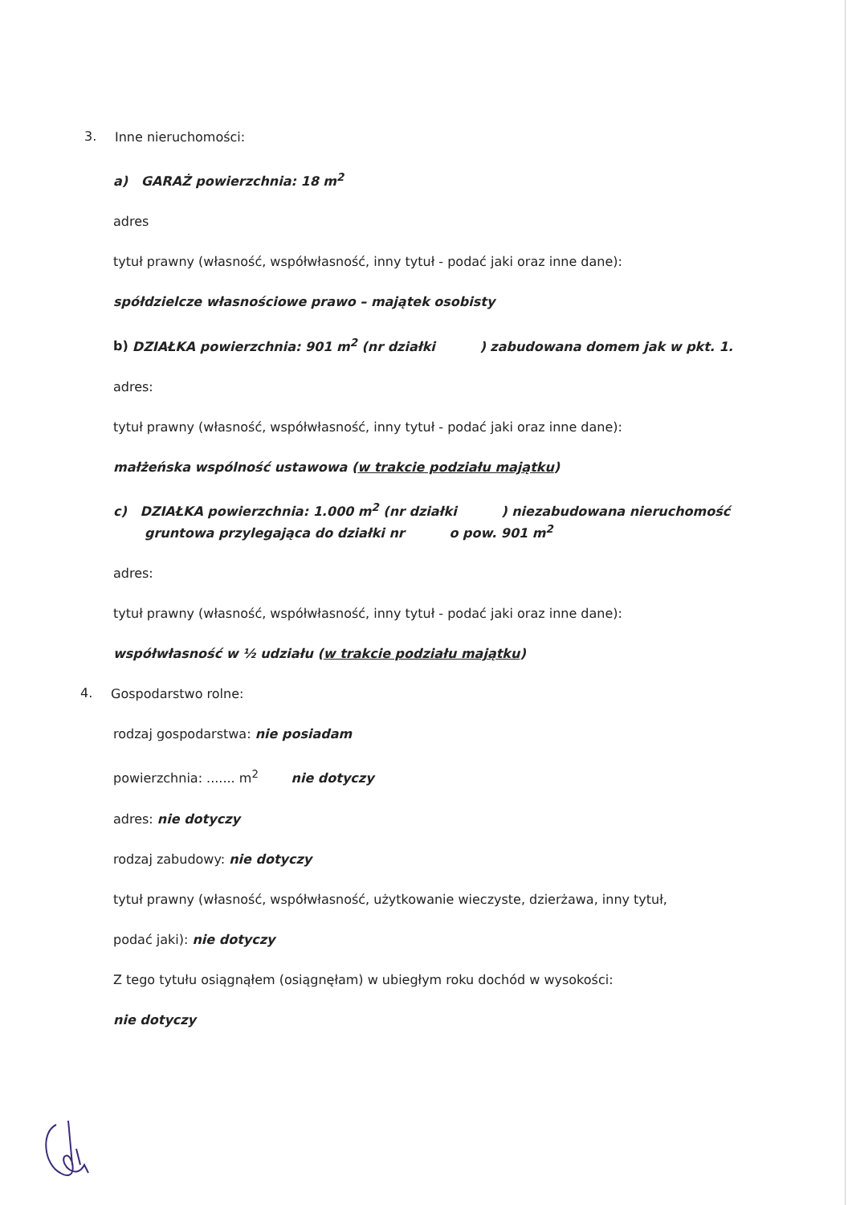3.
Inne nieruchomości:
a) GARAŻ powierzchnia: 18 m<sup>2</sup>
adres
tytuł prawny (własność, współwłasność, inny tytuł - podać jaki oraz inne dane):
spółdzielcze własnościowe prawo – majątek osobisty
b) DZIAŁKA powierzchnia: 901 m<sup>2</sup> (nr działki ) zabudowana domem jak w pkt. 1.
adres:
tytuł prawny (własność, współwłasność, inny tytuł - podać jaki oraz inne dane):
małżeńska wspólność ustawowa (w trakcie podziału majątku)
c) DZIAŁKA powierzchnia: 1.000 m<sup>2</sup> (nr działki ) niezabudowana nieruchomość
gruntowa przylegająca do działki nr o pow. 901 m<sup>2</sup>
adres:
tytuł prawny (własność, współwłasność, inny tytuł - podać jaki oraz inne dane):
współwłasność w ½ udziału (w trakcie podziału majątku)
4.
Gospodarstwo rolne:
rodzaj gospodarstwa: nie posiadam
powierzchnia: ....... m<sup>2</sup> nie dotyczy
adres: nie dotyczy
rodzaj zabudowy: nie dotyczy
tytuł prawny (własność, współwłasność, użytkowanie wieczyste, dzierżawa, inny tytuł,
podać jaki): nie dotyczy
Z tego tytułu osiągnąłem (osiągnęłam) w ubiegłym roku dochód w wysokości:
nie dotyczy